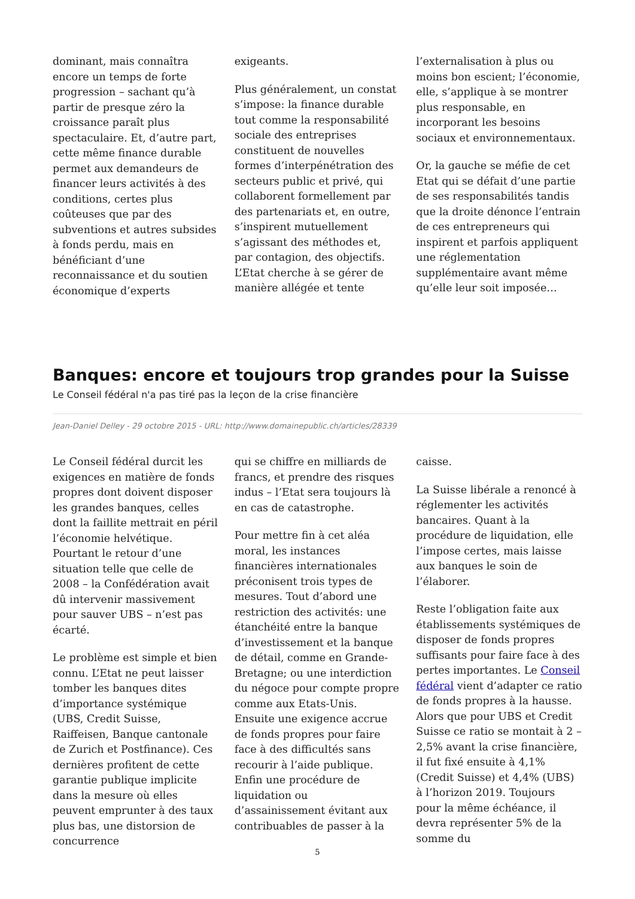dominant, mais connaîtra encore un temps de forte progression – sachant qu’à partir de presque zéro la croissance paraît plus spectaculaire. Et, d’autre part, cette même finance durable permet aux demandeurs de financer leurs activités à des conditions, certes plus coûteuses que par des subventions et autres subsides à fonds perdu, mais en bénéficiant d’une reconnaissance et du soutien économique d’experts
exigeants.
Plus généralement, un constat s’impose: la finance durable tout comme la responsabilité sociale des entreprises constituent de nouvelles formes d’interpénétration des secteurs public et privé, qui collaborent formellement par des partenariats et, en outre, s’inspirent mutuellement s’agissant des méthodes et, par contagion, des objectifs. L’Etat cherche à se gérer de manière allégée et tente
l’externalisation à plus ou moins bon escient; l’économie, elle, s’applique à se montrer plus responsable, en incorporant les besoins sociaux et environnementaux.
Or, la gauche se méfie de cet Etat qui se défait d’une partie de ses responsabilités tandis que la droite dénonce l’entrain de ces entrepreneurs qui inspirent et parfois appliquent une réglementation supplémentaire avant même qu’elle leur soit imposée…
Banques: encore et toujours trop grandes pour la Suisse
Le Conseil fédéral n'a pas tiré pas la leçon de la crise financière
Jean-Daniel Delley - 29 octobre 2015 - URL: http://www.domainepublic.ch/articles/28339
Le Conseil fédéral durcit les exigences en matière de fonds propres dont doivent disposer les grandes banques, celles dont la faillite mettrait en péril l’économie helvétique. Pourtant le retour d’une situation telle que celle de 2008 – la Confédération avait dû intervenir massivement pour sauver UBS – n’est pas écarté.
Le problème est simple et bien connu. L’Etat ne peut laisser tomber les banques dites d’importance systémique (UBS, Credit Suisse, Raiffeisen, Banque cantonale de Zurich et Postfinance). Ces dernières profitent de cette garantie publique implicite dans la mesure où elles peuvent emprunter à des taux plus bas, une distorsion de concurrence
qui se chiffre en milliards de francs, et prendre des risques indus – l’Etat sera toujours là en cas de catastrophe.
Pour mettre fin à cet aléa moral, les instances financières internationales préconisent trois types de mesures. Tout d’abord une restriction des activités: une étanchéité entre la banque d’investissement et la banque de détail, comme en Grande-Bretagne; ou une interdiction du négoce pour compte propre comme aux Etats-Unis. Ensuite une exigence accrue de fonds propres pour faire face à des difficultés sans recourir à l’aide publique. Enfin une procédure de liquidation ou d’assainissement évitant aux contribuables de passer à la
caisse.
La Suisse libérale a renoncé à réglementer les activités bancaires. Quant à la procédure de liquidation, elle l’impose certes, mais laisse aux banques le soin de l’élaborer.
Reste l’obligation faite aux établissements systémiques de disposer de fonds propres suffisants pour faire face à des pertes importantes. Le Conseil fédéral vient d’adapter ce ratio de fonds propres à la hausse. Alors que pour UBS et Credit Suisse ce ratio se montait à 2 – 2,5% avant la crise financière, il fut fixé ensuite à 4,1% (Credit Suisse) et 4,4% (UBS) à l’horizon 2019. Toujours pour la même échéance, il devra représenter 5% de la somme du
5